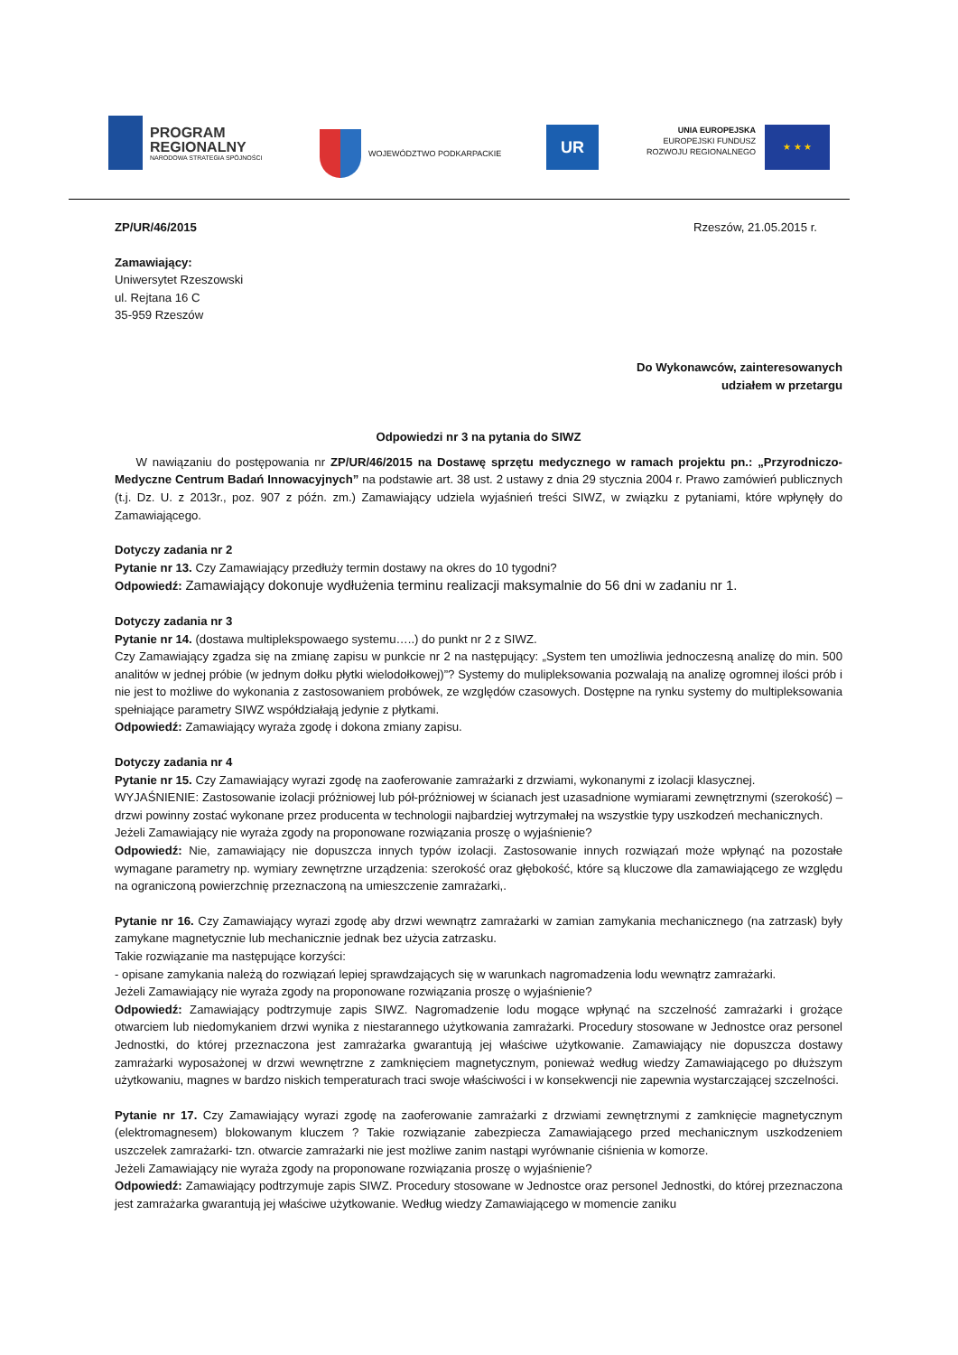PROGRAM
REGIONALNY
NARODOWA STRATEGIA SPÓJNOŚCI
WOJEWÓDZTWO PODKARPACKIE UR
UNIA EUROPEJSKA
EUROPEJSKI FUNDUSZ
ROZWOJU REGIONALNEGO
★ ★ ★
ZP/UR/46/2015 Rzeszów, 21.05.2015 r.
Zamawiający:
Uniwersytet Rzeszowski
ul. Rejtana 16 C
35-959 Rzeszów
Do Wykonawców, zainteresowanych
udziałem w przetargu
Odpowiedzi nr 3 na pytania do SIWZ
W nawiązaniu do postępowania nr ZP/UR/46/2015 na Dostawę sprzętu medycznego w ramach projektu pn.: „Przyrodniczo-Medyczne Centrum Badań Innowacyjnych” na podstawie art. 38 ust. 2 ustawy z dnia 29 stycznia 2004 r. Prawo zamówień publicznych (t.j. Dz. U. z 2013r., poz. 907 z późn. zm.) Zamawiający udziela wyjaśnień treści SIWZ, w związku z pytaniami, które wpłynęły do Zamawiającego.
Dotyczy zadania nr 2
Pytanie nr 13. Czy Zamawiający przedłuży termin dostawy na okres do 10 tygodni?
Odpowiedź: Zamawiający dokonuje wydłużenia terminu realizacji maksymalnie do 56 dni w zadaniu nr 1.
Dotyczy zadania nr 3
Pytanie nr 14. (dostawa multiplekspowaego systemu…..) do punkt nr 2 z SIWZ.
Czy Zamawiający zgadza się na zmianę zapisu w punkcie nr 2 na następujący: „System ten umożliwia jednoczesną analizę do min. 500 analitów w jednej próbie (w jednym dołku płytki wielodołkowej)”? Systemy do mulipleksowania pozwalają na analizę ogromnej ilości prób i nie jest to możliwe do wykonania z zastosowaniem probówek, ze względów czasowych. Dostępne na rynku systemy do multipleksowania spełniające parametry SIWZ współdziałają jedynie z płytkami.
Odpowiedź: Zamawiający wyraża zgodę i dokona zmiany zapisu.
Dotyczy zadania nr 4
Pytanie nr 15. Czy Zamawiający wyrazi zgodę na zaoferowanie zamrażarki z drzwiami, wykonanymi z izolacji klasycznej.
WYJAŚNIENIE: Zastosowanie izolacji próżniowej lub pół-próżniowej w ścianach jest uzasadnione wymiarami zewnętrznymi (szerokość) – drzwi powinny zostać wykonane przez producenta w technologii najbardziej wytrzymałej na wszystkie typy uszkodzeń mechanicznych.
Jeżeli Zamawiający nie wyraża zgody na proponowane rozwiązania proszę o wyjaśnienie?
Odpowiedź: Nie, zamawiający nie dopuszcza innych typów izolacji. Zastosowanie innych rozwiązań może wpłynąć na pozostałe wymagane parametry np. wymiary zewnętrzne urządzenia: szerokość oraz głębokość, które są kluczowe dla zamawiającego ze względu na ograniczoną powierzchnię przeznaczoną na umieszczenie zamrażarki,.
Pytanie nr 16. Czy Zamawiający wyrazi zgodę aby drzwi wewnątrz zamrażarki w zamian zamykania mechanicznego (na zatrzask) były zamykane magnetycznie lub mechanicznie jednak bez użycia zatrzasku.
Takie rozwiązanie ma następujące korzyści:
- opisane zamykania należą do rozwiązań lepiej sprawdzających się w warunkach nagromadzenia lodu wewnątrz zamrażarki.
Jeżeli Zamawiający nie wyraża zgody na proponowane rozwiązania proszę o wyjaśnienie?
Odpowiedź: Zamawiający podtrzymuje zapis SIWZ. Nagromadzenie lodu mogące wpłynąć na szczelność zamrażarki i grożące otwarciem lub niedomykaniem drzwi wynika z niestarannego użytkowania zamrażarki. Procedury stosowane w Jednostce oraz personel Jednostki, do której przeznaczona jest zamrażarka gwarantują jej właściwe użytkowanie. Zamawiający nie dopuszcza dostawy zamrażarki wyposażonej w drzwi wewnętrzne z zamknięciem magnetycznym, ponieważ według wiedzy Zamawiającego po dłuższym użytkowaniu, magnes w bardzo niskich temperaturach traci swoje właściwości i w konsekwencji nie zapewnia wystarczającej szczelności.
Pytanie nr 17. Czy Zamawiający wyrazi zgodę na zaoferowanie zamrażarki z drzwiami zewnętrznymi z zamknięcie magnetycznym (elektromagnesem) blokowanym kluczem ? Takie rozwiązanie zabezpiecza Zamawiającego przed mechanicznym uszkodzeniem uszczelek zamrażarki- tzn. otwarcie zamrażarki nie jest możliwe zanim nastąpi wyrównanie ciśnienia w komorze.
Jeżeli Zamawiający nie wyraża zgody na proponowane rozwiązania proszę o wyjaśnienie?
Odpowiedź: Zamawiający podtrzymuje zapis SIWZ. Procedury stosowane w Jednostce oraz personel Jednostki, do której przeznaczona jest zamrażarka gwarantują jej właściwe użytkowanie. Według wiedzy Zamawiającego w momencie zaniku